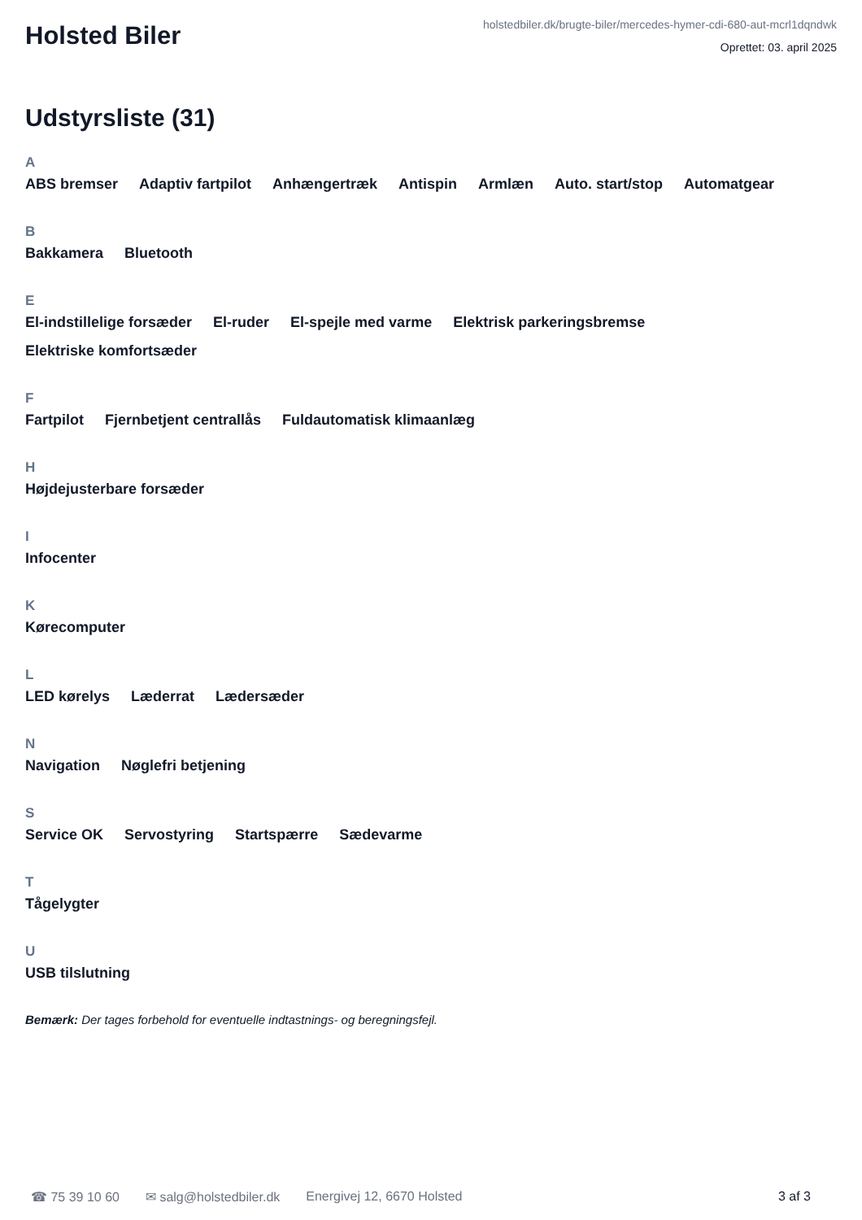Holsted Biler
holstedbiler.dk/brugte-biler/mercedes-hymer-cdi-680-aut-mcrl1dqndwk
Oprettet: 03. april 2025
Udstyrsliste (31)
A
ABS bremser Adaptiv fartpilot Anhængertræk Antispin Armlæn Auto. start/stop Automatgear
B
Bakkamera Bluetooth
E
El-indstillelige forsæder El-ruder El-spejle med varme Elektrisk parkeringsbremse Elektriske komfortsæder
F
Fartpilot Fjernbetjent centrallås Fuldautomatisk klimaanlæg
H
Højdejusterbare forsæder
I
Infocenter
K
Kørecomputer
L
LED kørelys Læderrat Lædersæder
N
Navigation Nøglefri betjening
S
Service OK Servostyring Startspærre Sædevarme
T
Tågelygter
U
USB tilslutning
Bemærk: Der tages forbehold for eventuelle indtastnings- og beregningsfejl.
☎ 75 39 10 60 ✉ salg@holstedbiler.dk Energivej 12, 6670 Holsted 3 af 3